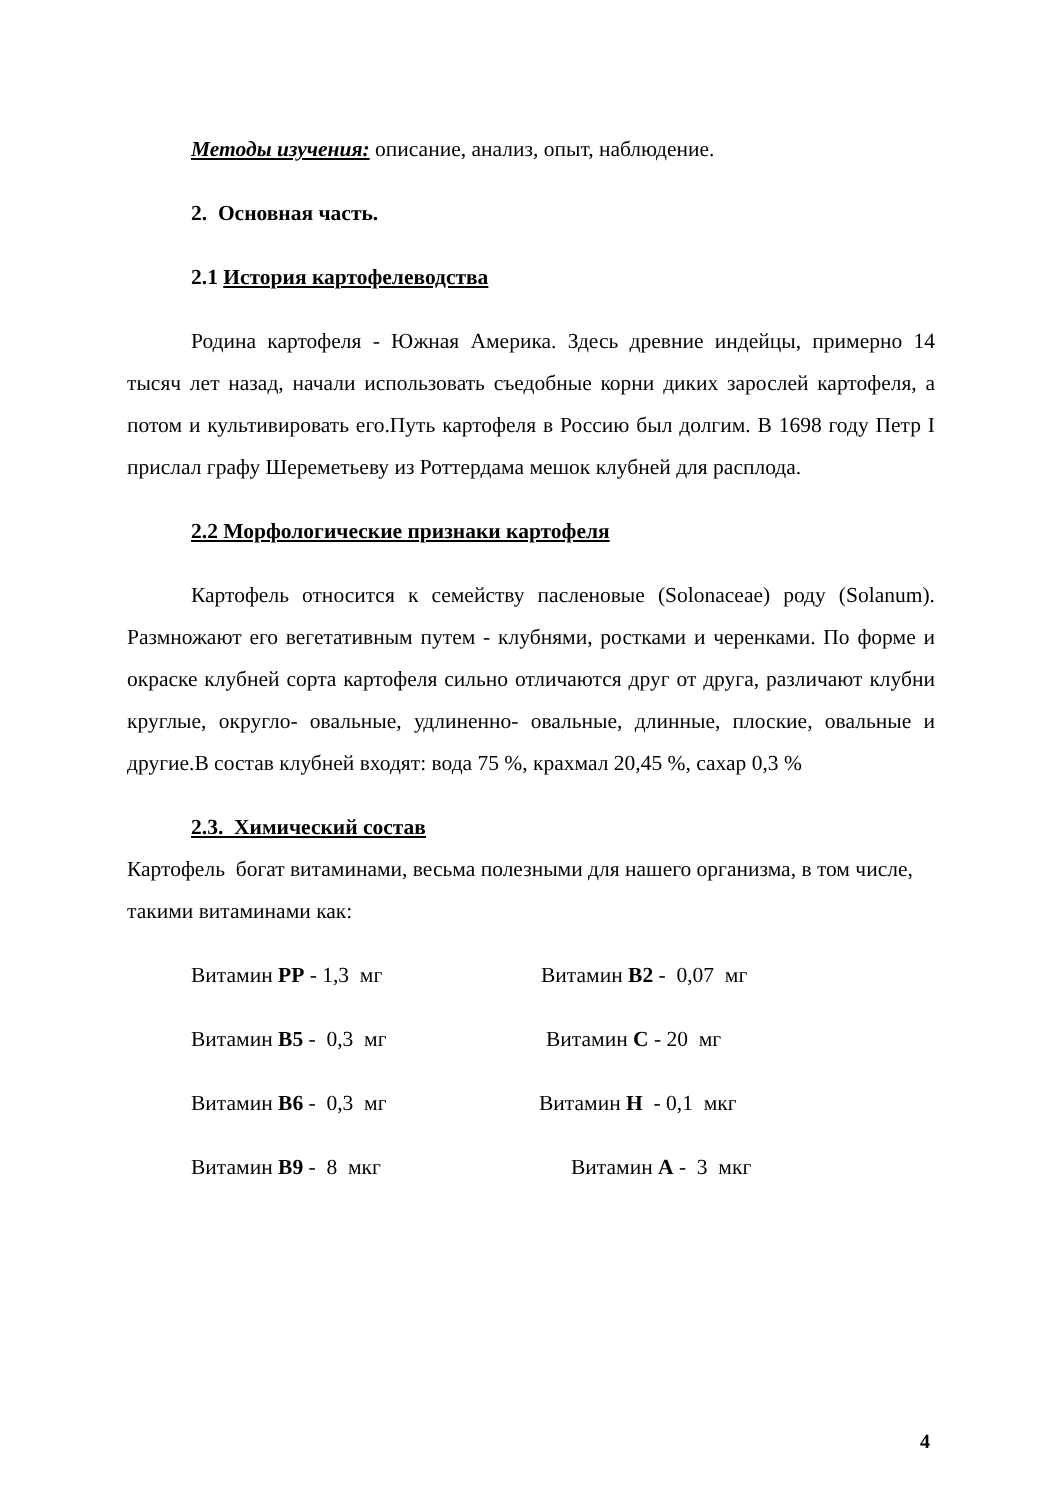Методы изучения: описание, анализ, опыт, наблюдение.
2. Основная часть.
2.1 История картофелеводства
Родина картофеля - Южная Америка. Здесь древние индейцы, примерно 14 тысяч лет назад, начали использовать съедобные корни диких зарослей картофеля, а потом и культивировать его.Путь картофеля в Россию был долгим. В 1698 году Петр I прислал графу Шереметьеву из Роттердама мешок клубней для расплода.
2.2 Морфологические признаки картофеля
Картофель относится к семейству пасленовые (Solonaceae) роду (Solanum). Размножают его вегетативным путем - клубнями, ростками и черенками. По форме и окраске клубней сорта картофеля сильно отличаются друг от друга, различают клубни круглые, округло- овальные, удлиненно- овальные, длинные, плоские, овальные и другие.В состав клубней входят: вода 75 %, крахмал 20,45 %, сахар 0,3 %
2.3. Химический состав
Картофель богат витаминами, весьма полезными для нашего организма, в том числе, такими витаминами как:
Витамин PP - 1,3 мг Витамин B2 - 0,07 мг
Витамин B5 - 0,3 мг Витамин C - 20 мг
Витамин B6 - 0,3 мг Витамин H - 0,1 мкг
Витамин B9 - 8 мкг Витамин A - 3 мкг
4